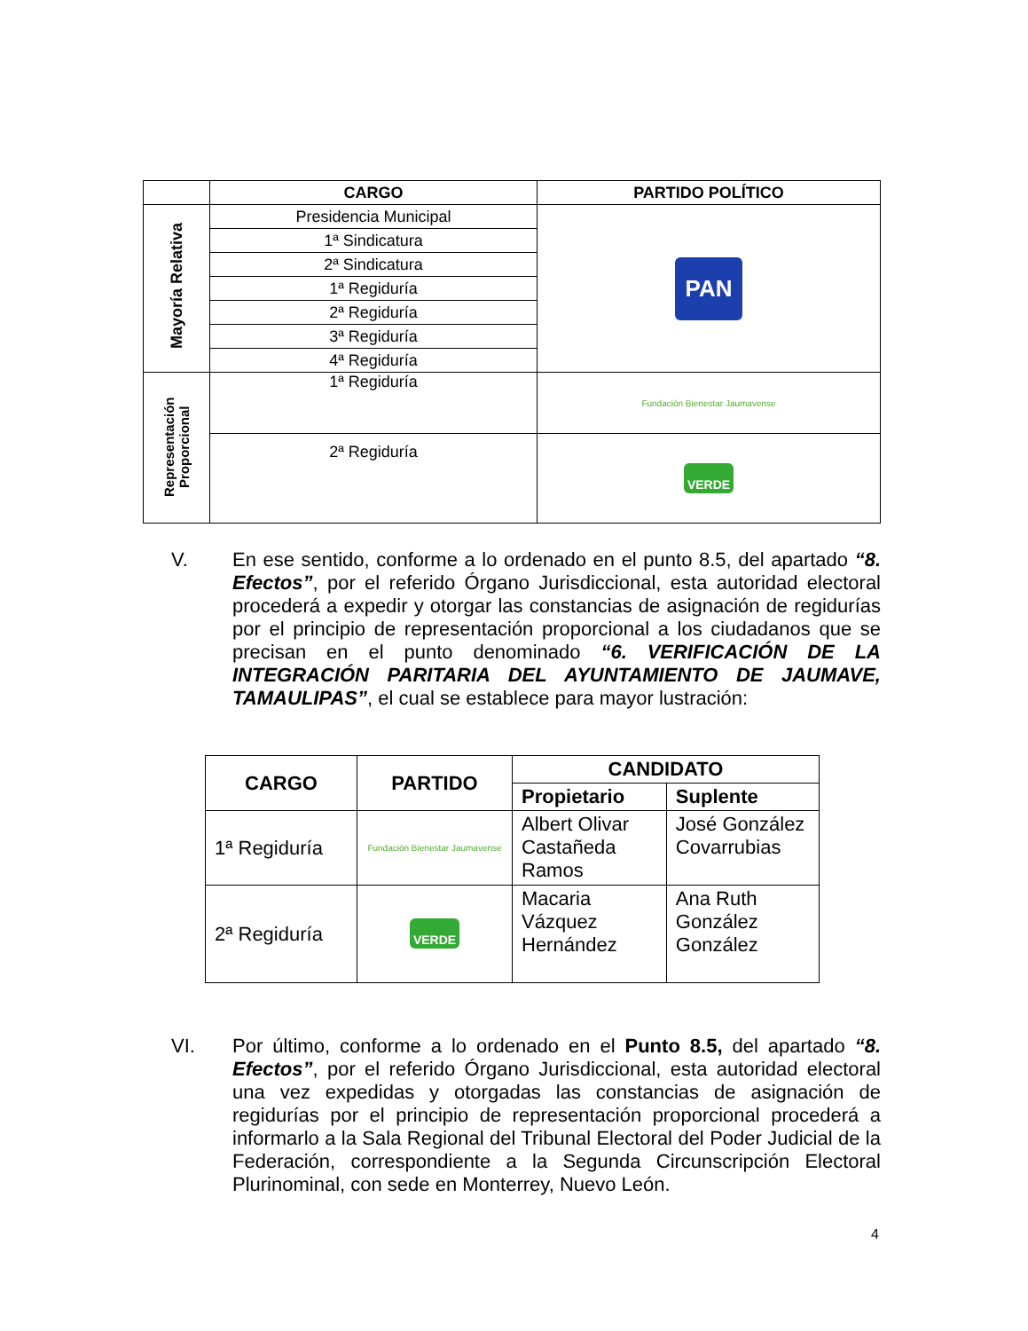| | CARGO | PARTIDO POLÍTICO |
| --- | --- | --- |
| Mayoría Relativa | Presidencia Municipal | PAN |
| | 1ª Sindicatura | |
| | 2ª Sindicatura | |
| | 1ª Regiduría | |
| | 2ª Regiduría | |
| | 3ª Regiduría | |
| | 4ª Regiduría | |
| Representación Proporcional | 1ª Regiduría | Fundación Bienestar Jaumavense |
| | 2ª Regiduría | VERDE |
V.
En ese sentido, conforme a lo ordenado en el punto 8.5, del apartado “8. Efectos”, por el referido Órgano Jurisdiccional, esta autoridad electoral procederá a expedir y otorgar las constancias de asignación de regidurías por el principio de representación proporcional a los ciudadanos que se precisan en el punto denominado “6. VERIFICACIÓN DE LA INTEGRACIÓN PARITARIA DEL AYUNTAMIENTO DE JAUMAVE, TAMAULIPAS”, el cual se establece para mayor lustración:
| CARGO | PARTIDO | CANDIDATO | |
| --- | --- | --- | --- |
| | | Propietario | Suplente |
| 1ª Regiduría | Fundación Bienestar Jaumavense | Albert Olivar Castañeda Ramos | José González Covarrubias |
| 2ª Regiduría | VERDE | Macaria Vázquez Hernández | Ana Ruth González González |
VI.
Por último, conforme a lo ordenado en el Punto 8.5, del apartado “8. Efectos”, por el referido Órgano Jurisdiccional, esta autoridad electoral una vez expedidas y otorgadas las constancias de asignación de regidurías por el principio de representación proporcional procederá a informarlo a la Sala Regional del Tribunal Electoral del Poder Judicial de la Federación, correspondiente a la Segunda Circunscripción Electoral Plurinominal, con sede en Monterrey, Nuevo León.
4